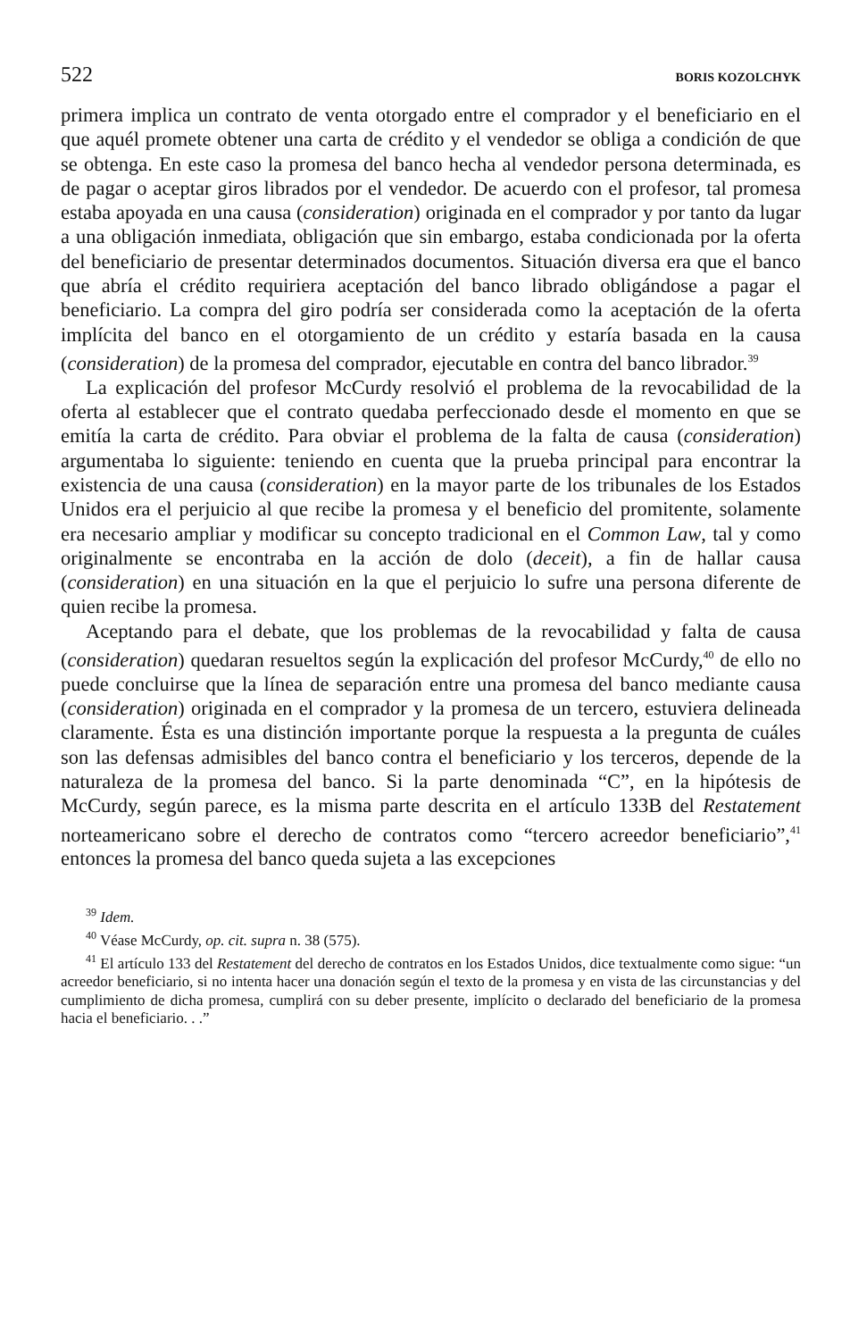522 BORIS KOZOLCHYK
primera implica un contrato de venta otorgado entre el comprador y el beneficiario en el que aquél promete obtener una carta de crédito y el vendedor se obliga a condición de que se obtenga. En este caso la promesa del banco hecha al vendedor persona determinada, es de pagar o aceptar giros librados por el vendedor. De acuerdo con el profesor, tal promesa estaba apoyada en una causa (consideration) originada en el comprador y por tanto da lugar a una obligación inmediata, obligación que sin embargo, estaba condicionada por la oferta del beneficiario de presentar determinados documentos. Situación diversa era que el banco que abría el crédito requiriera aceptación del banco librado obligándose a pagar el beneficiario. La compra del giro podría ser considerada como la aceptación de la oferta implícita del banco en el otorgamiento de un crédito y estaría basada en la causa (consideration) de la promesa del comprador, ejecutable en contra del banco librador.<sup>39</sup>
La explicación del profesor McCurdy resolvió el problema de la revocabilidad de la oferta al establecer que el contrato quedaba perfeccionado desde el momento en que se emitía la carta de crédito. Para obviar el problema de la falta de causa (consideration) argumentaba lo siguiente: teniendo en cuenta que la prueba principal para encontrar la existencia de una causa (consideration) en la mayor parte de los tribunales de los Estados Unidos era el perjuicio al que recibe la promesa y el beneficio del promitente, solamente era necesario ampliar y modificar su concepto tradicional en el Common Law, tal y como originalmente se encontraba en la acción de dolo (deceit), a fin de hallar causa (consideration) en una situación en la que el perjuicio lo sufre una persona diferente de quien recibe la promesa.
Aceptando para el debate, que los problemas de la revocabilidad y falta de causa (consideration) quedaran resueltos según la explicación del profesor McCurdy,<sup>40</sup> de ello no puede concluirse que la línea de separación entre una promesa del banco mediante causa (consideration) originada en el comprador y la promesa de un tercero, estuviera delineada claramente. Ésta es una distinción importante porque la respuesta a la pregunta de cuáles son las defensas admisibles del banco contra el beneficiario y los terceros, depende de la naturaleza de la promesa del banco. Si la parte denominada “C”, en la hipótesis de McCurdy, según parece, es la misma parte descrita en el artículo 133B del Restatement norteamericano sobre el derecho de contratos como “tercero acreedor beneficiario”,<sup>41</sup> entonces la promesa del banco queda sujeta a las excepciones
<sup>39</sup> Idem.
<sup>40</sup> Véase McCurdy, op. cit. supra n. 38 (575).
<sup>41</sup> El artículo 133 del Restatement del derecho de contratos en los Estados Unidos, dice textualmente como sigue: “un acreedor beneficiario, si no intenta hacer una donación según el texto de la promesa y en vista de las circunstancias y del cumplimiento de dicha promesa, cumplirá con su deber presente, implícito o declarado del beneficiario de la promesa hacia el beneficiario. . .”